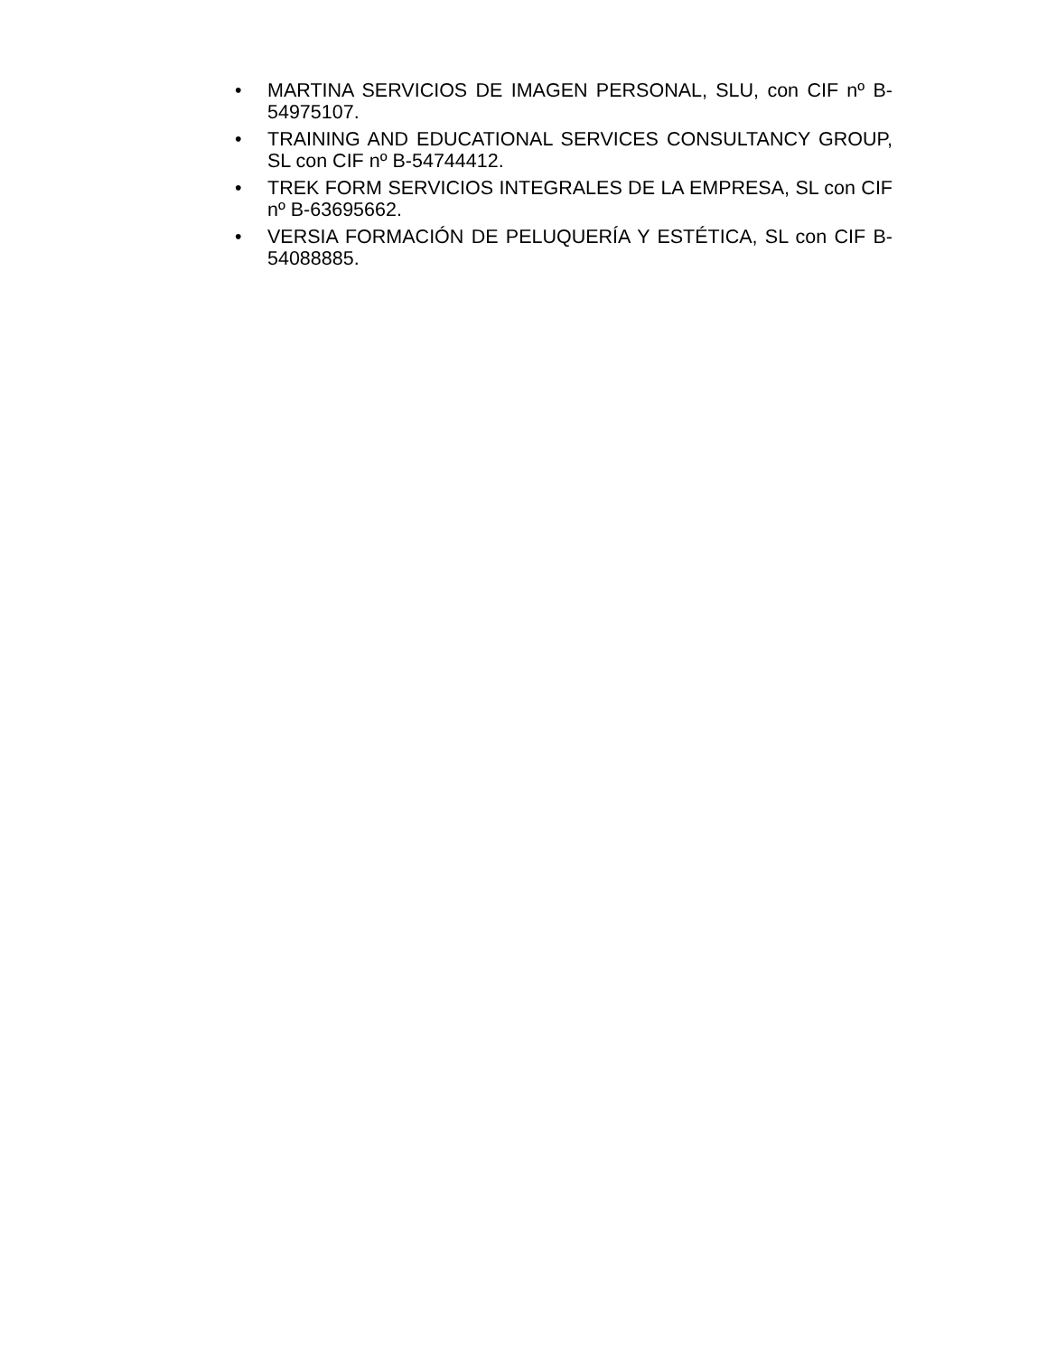• MARTINA SERVICIOS DE IMAGEN PERSONAL, SLU, con CIF nº B-54975107.
• TRAINING AND EDUCATIONAL SERVICES CONSULTANCY GROUP, SL con CIF nº B-54744412.
• TREK FORM SERVICIOS INTEGRALES DE LA EMPRESA, SL con CIF nº B-63695662.
• VERSIA FORMACIÓN DE PELUQUERÍA Y ESTÉTICA, SL con CIF B-54088885.